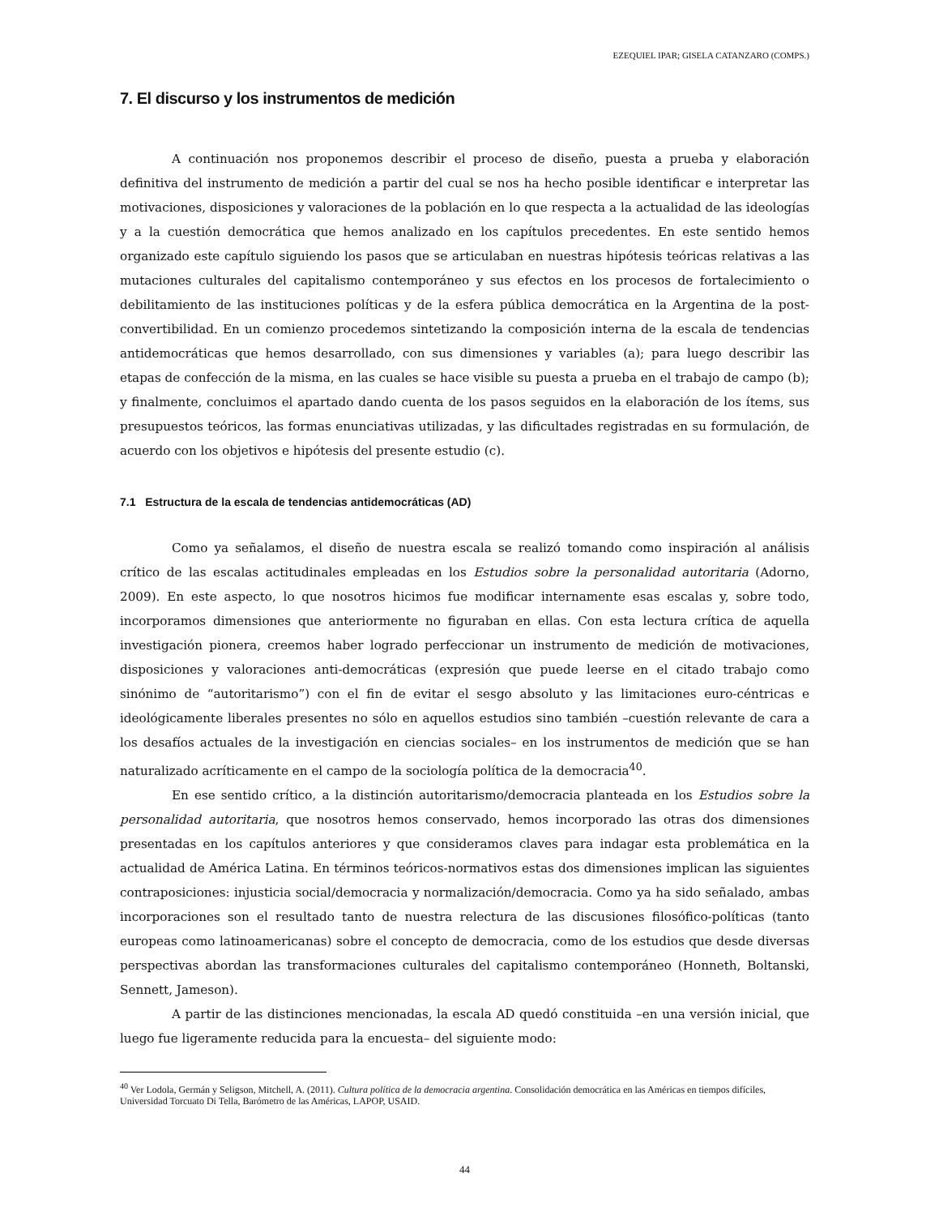EZEQUIEL IPAR; GISELA CATANZARO (COMPS.)
7. El discurso y los instrumentos de medición
A continuación nos proponemos describir el proceso de diseño, puesta a prueba y elaboración definitiva del instrumento de medición a partir del cual se nos ha hecho posible identificar e interpretar las motivaciones, disposiciones y valoraciones de la población en lo que respecta a la actualidad de las ideologías y a la cuestión democrática que hemos analizado en los capítulos precedentes. En este sentido hemos organizado este capítulo siguiendo los pasos que se articulaban en nuestras hipótesis teóricas relativas a las mutaciones culturales del capitalismo contemporáneo y sus efectos en los procesos de fortalecimiento o debilitamiento de las instituciones políticas y de la esfera pública democrática en la Argentina de la post-convertibilidad. En un comienzo procedemos sintetizando la composición interna de la escala de tendencias antidemocráticas que hemos desarrollado, con sus dimensiones y variables (a); para luego describir las etapas de confección de la misma, en las cuales se hace visible su puesta a prueba en el trabajo de campo (b); y finalmente, concluimos el apartado dando cuenta de los pasos seguidos en la elaboración de los ítems, sus presupuestos teóricos, las formas enunciativas utilizadas, y las dificultades registradas en su formulación, de acuerdo con los objetivos e hipótesis del presente estudio (c).
7.1 Estructura de la escala de tendencias antidemocráticas (AD)
Como ya señalamos, el diseño de nuestra escala se realizó tomando como inspiración al análisis crítico de las escalas actitudinales empleadas en los Estudios sobre la personalidad autoritaria (Adorno, 2009). En este aspecto, lo que nosotros hicimos fue modificar internamente esas escalas y, sobre todo, incorporamos dimensiones que anteriormente no figuraban en ellas. Con esta lectura crítica de aquella investigación pionera, creemos haber logrado perfeccionar un instrumento de medición de motivaciones, disposiciones y valoraciones anti-democráticas (expresión que puede leerse en el citado trabajo como sinónimo de “autoritarismo”) con el fin de evitar el sesgo absoluto y las limitaciones euro-céntricas e ideológicamente liberales presentes no sólo en aquellos estudios sino también –cuestión relevante de cara a los desafíos actuales de la investigación en ciencias sociales– en los instrumentos de medición que se han naturalizado acríticamente en el campo de la sociología política de la democracia<sup>40</sup>.
En ese sentido crítico, a la distinción autoritarismo/democracia planteada en los Estudios sobre la personalidad autoritaria, que nosotros hemos conservado, hemos incorporado las otras dos dimensiones presentadas en los capítulos anteriores y que consideramos claves para indagar esta problemática en la actualidad de América Latina. En términos teóricos-normativos estas dos dimensiones implican las siguientes contraposiciones: injusticia social/democracia y normalización/democracia. Como ya ha sido señalado, ambas incorporaciones son el resultado tanto de nuestra relectura de las discusiones filosófico-políticas (tanto europeas como latinoamericanas) sobre el concepto de democracia, como de los estudios que desde diversas perspectivas abordan las transformaciones culturales del capitalismo contemporáneo (Honneth, Boltanski, Sennett, Jameson).
A partir de las distinciones mencionadas, la escala AD quedó constituida –en una versión inicial, que luego fue ligeramente reducida para la encuesta– del siguiente modo:
<sup>40</sup> Ver Lodola, Germán y Seligson, Mitchell, A. (2011). Cultura política de la democracia argentina. Consolidación democrática en las Américas en tiempos difíciles, Universidad Torcuato Di Tella, Barómetro de las Américas, LAPOP, USAID.
44